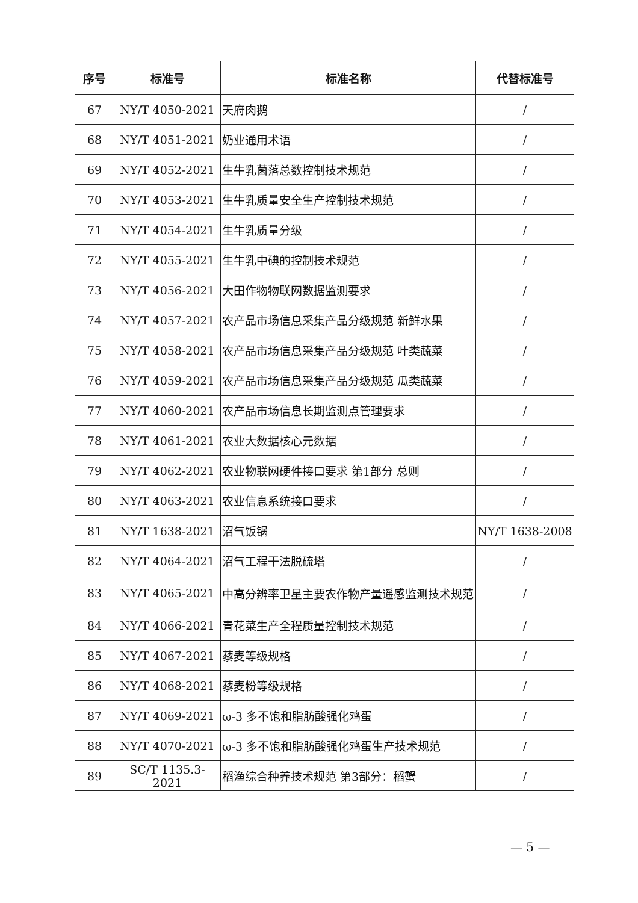| 序号 | 标准号 | 标准名称 | 代替标准号 |
| --- | --- | --- | --- |
| 67 | NY/T 4050-2021 | 天府肉鹅 | / |
| 68 | NY/T 4051-2021 | 奶业通用术语 | / |
| 69 | NY/T 4052-2021 | 生牛乳菌落总数控制技术规范 | / |
| 70 | NY/T 4053-2021 | 生牛乳质量安全生产控制技术规范 | / |
| 71 | NY/T 4054-2021 | 生牛乳质量分级 | / |
| 72 | NY/T 4055-2021 | 生牛乳中碘的控制技术规范 | / |
| 73 | NY/T 4056-2021 | 大田作物物联网数据监测要求 | / |
| 74 | NY/T 4057-2021 | 农产品市场信息采集产品分级规范 新鲜水果 | / |
| 75 | NY/T 4058-2021 | 农产品市场信息采集产品分级规范 叶类蔬菜 | / |
| 76 | NY/T 4059-2021 | 农产品市场信息采集产品分级规范 瓜类蔬菜 | / |
| 77 | NY/T 4060-2021 | 农产品市场信息长期监测点管理要求 | / |
| 78 | NY/T 4061-2021 | 农业大数据核心元数据 | / |
| 79 | NY/T 4062-2021 | 农业物联网硬件接口要求 第1部分 总则 | / |
| 80 | NY/T 4063-2021 | 农业信息系统接口要求 | / |
| 81 | NY/T 1638-2021 | 沼气饭锅 | NY/T 1638-2008 |
| 82 | NY/T 4064-2021 | 沼气工程干法脱硫塔 | / |
| 83 | NY/T 4065-2021 | 中高分辨率卫星主要农作物产量遥感监测技术规范 | / |
| 84 | NY/T 4066-2021 | 青花菜生产全程质量控制技术规范 | / |
| 85 | NY/T 4067-2021 | 藜麦等级规格 | / |
| 86 | NY/T 4068-2021 | 藜麦粉等级规格 | / |
| 87 | NY/T 4069-2021 | ω-3 多不饱和脂肪酸强化鸡蛋 | / |
| 88 | NY/T 4070-2021 | ω-3 多不饱和脂肪酸强化鸡蛋生产技术规范 | / |
| 89 | SC/T 1135.3-2021 | 稻渔综合种养技术规范 第3部分：稻蟹 | / |
— 5 —